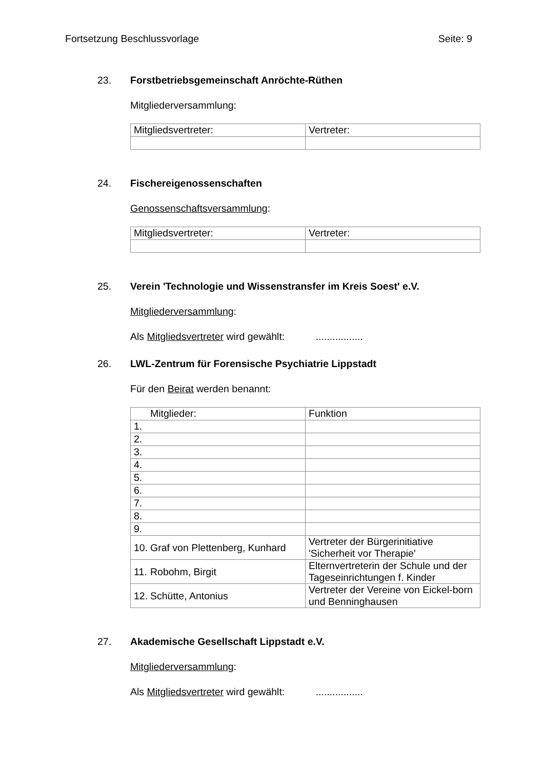Fortsetzung Beschlussvorlage Seite: 9
23. Forstbetriebsgemeinschaft Anröchte-Rüthen
Mitgliederversammlung:
| Mitgliedsvertreter: | Vertreter: |
24. Fischereigenossenschaften
Genossenschaftsversammlung:
| Mitgliedsvertreter: | Vertreter: |
25. Verein 'Technologie und Wissenstransfer im Kreis Soest' e.V.
Mitgliederversammlung:
Als Mitgliedsvertreter wird gewählt: .................
26. LWL-Zentrum für Forensische Psychiatrie Lippstadt
Für den Beirat werden benannt:
| Mitglieder: | Funktion |
| 1. | |
| 2. | |
| 3. | |
| 4. | |
| 5. | |
| 6. | |
| 7. | |
| 8. | |
| 9. | |
| 10. Graf von Plettenberg, Kunhard | Vertreter der Bürgerinitiative 'Sicherheit vor Therapie' |
| 11. Robohm, Birgit | Elternvertreterin der Schule und der Tageseinrichtungen f. Kinder |
| 12. Schütte, Antonius | Vertreter der Vereine von Eickel-born und Benninghausen |
27. Akademische Gesellschaft Lippstadt e.V.
Mitgliederversammlung:
Als Mitgliedsvertreter wird gewählt: .................